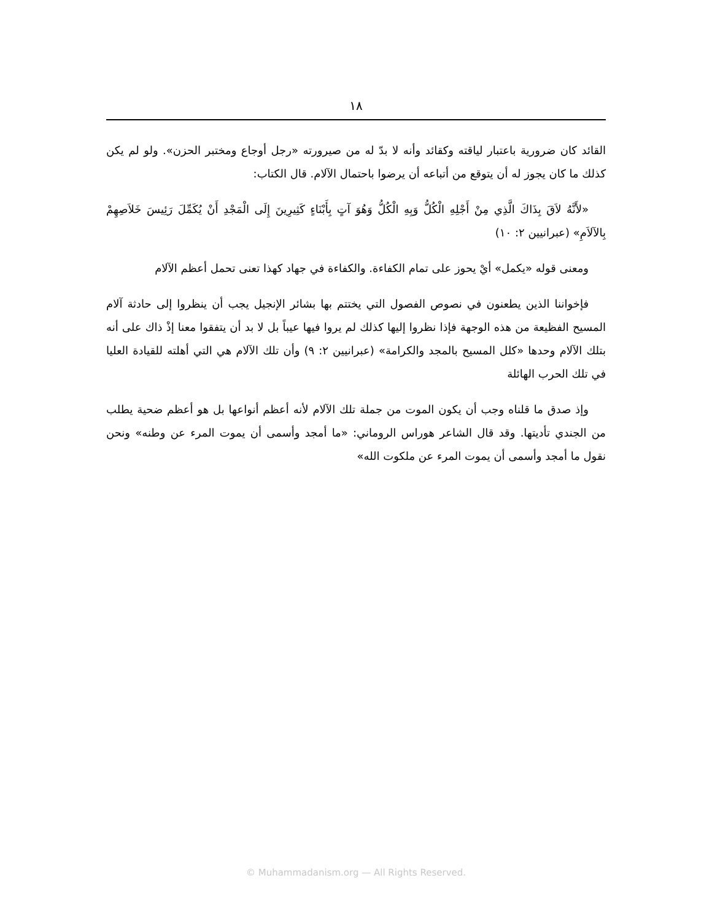١٨
القائد كان ضرورية باعتبار لياقته وكقائد وأنه لا بدّ له من صيرورته «رجل أوجاع ومختبر الحزن». ولو لم يكن كذلك ما كان يجوز له أن يتوقع من أتباعه أن يرضوا باحتمال الآلام. قال الكتاب:
«لأَنَّهُ لاَقَ بِذَاكَ الَّذِي مِنْ أَجْلِهِ الْكُلُّ وَبِهِ الْكُلُّ وَهُوَ آتٍ بِأَبْنَاءٍ كَثِيرِينَ إِلَى الْمَجْدِ أَنْ يُكَمِّلَ رَئِيسَ خَلاَصِهِمْ بِالآلاَمِ» (عبرانيين ٢: ١٠)
ومعنى قوله «يكمل» أيْ يحوز على تمام الكفاءة. والكفاءة في جهاد كهذا تعنى تحمل أعظم الآلام
فإخواننا الذين يطعنون في نصوص الفصول التي يختتم بها بشائر الإنجيل يجب أن ينظروا إلى حادثة آلام المسيح الفظيعة من هذه الوجهة فإذا نظروا إليها كذلك لم يروا فيها عيباً بل لا بد أن يتفقوا معنا إذْ ذاك على أنه بتلك الآلام وحدها «كلل المسيح بالمجد والكرامة» (عبرانيين ٢: ٩) وأن تلك الآلام هي التي أهلته للقيادة العليا في تلك الحرب الهائلة
وإذ صدق ما قلناه وجب أن يكون الموت من جملة تلك الآلام لأنه أعظم أنواعها بل هو أعظم ضحية يطلب من الجندي تأديتها. وقد قال الشاعر هوراس الروماني: «ما أمجد وأسمى أن يموت المرء عن وطنه» ونحن نقول ما أمجد وأسمى أن يموت المرء عن ملكوت الله»
© Muhammadanism.org — All Rights Reserved.